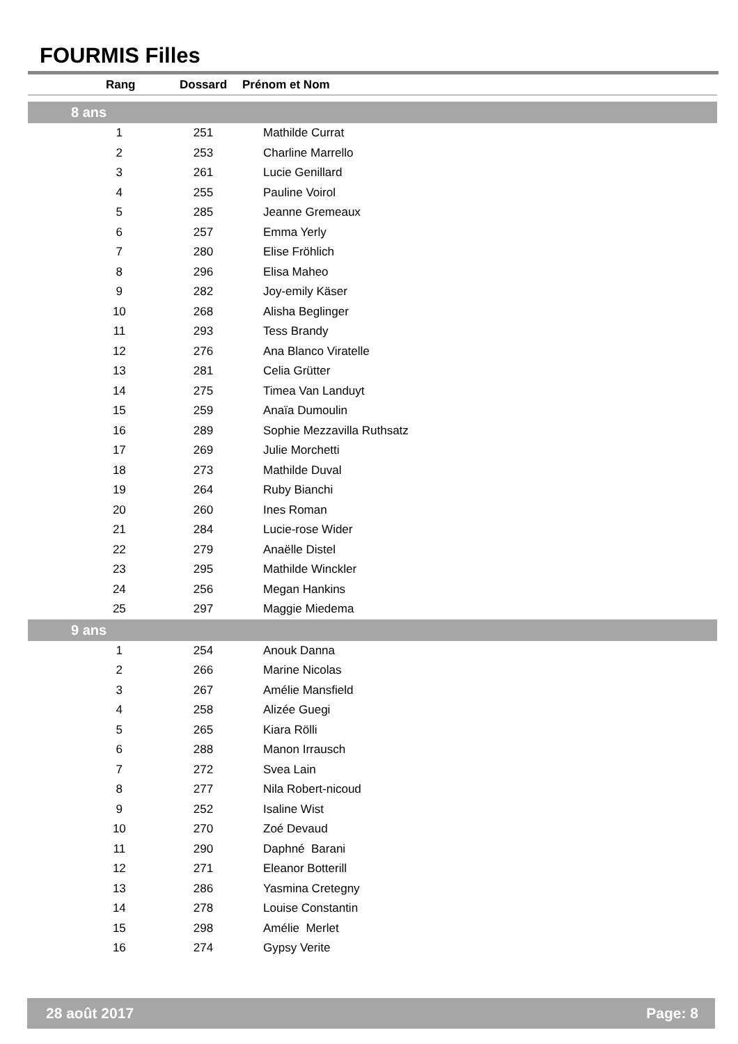FOURMIS Filles
| Rang | Dossard | Prénom et Nom |
| --- | --- | --- |
| 8 ans | | |
| 1 | 251 | Mathilde Currat |
| 2 | 253 | Charline Marrello |
| 3 | 261 | Lucie Genillard |
| 4 | 255 | Pauline Voirol |
| 5 | 285 | Jeanne Gremeaux |
| 6 | 257 | Emma Yerly |
| 7 | 280 | Elise Fröhlich |
| 8 | 296 | Elisa Maheo |
| 9 | 282 | Joy-emily Käser |
| 10 | 268 | Alisha Beglinger |
| 11 | 293 | Tess Brandy |
| 12 | 276 | Ana Blanco Viratelle |
| 13 | 281 | Celia Grütter |
| 14 | 275 | Timea Van Landuyt |
| 15 | 259 | Anaïa Dumoulin |
| 16 | 289 | Sophie Mezzavilla Ruthsatz |
| 17 | 269 | Julie Morchetti |
| 18 | 273 | Mathilde Duval |
| 19 | 264 | Ruby Bianchi |
| 20 | 260 | Ines Roman |
| 21 | 284 | Lucie-rose Wider |
| 22 | 279 | Anaëlle Distel |
| 23 | 295 | Mathilde Winckler |
| 24 | 256 | Megan Hankins |
| 25 | 297 | Maggie Miedema |
| 9 ans | | |
| 1 | 254 | Anouk Danna |
| 2 | 266 | Marine Nicolas |
| 3 | 267 | Amélie Mansfield |
| 4 | 258 | Alizée Guegi |
| 5 | 265 | Kiara Rölli |
| 6 | 288 | Manon Irrausch |
| 7 | 272 | Svea Lain |
| 8 | 277 | Nila Robert-nicoud |
| 9 | 252 | Isaline Wist |
| 10 | 270 | Zoé Devaud |
| 11 | 290 | Daphné Barani |
| 12 | 271 | Eleanor Botterill |
| 13 | 286 | Yasmina Cretegny |
| 14 | 278 | Louise Constantin |
| 15 | 298 | Amélie Merlet |
| 16 | 274 | Gypsy Verite |
28 août 2017 Page: 8